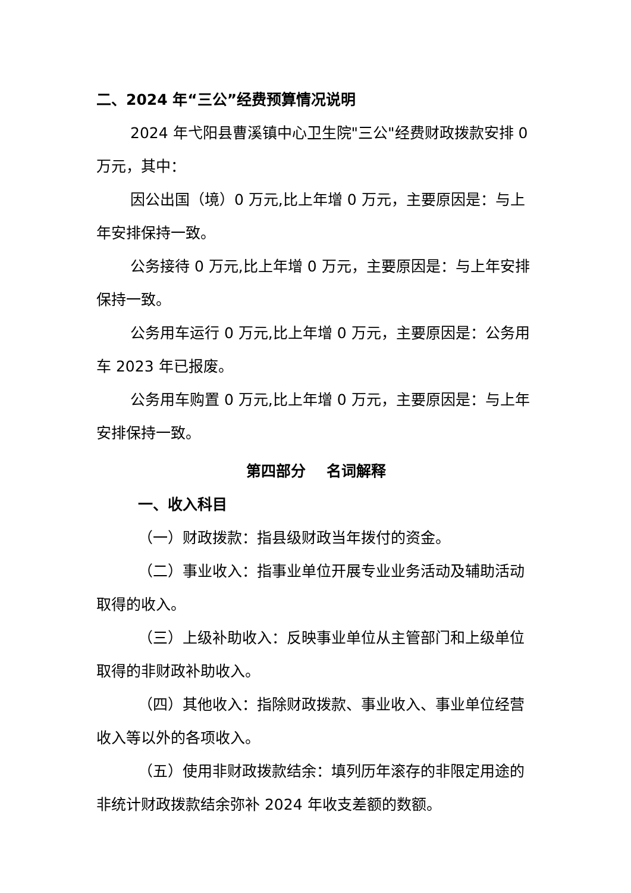二、2024 年“三公”经费预算情况说明
2024 年弋阳县曹溪镇中心卫生院"三公"经费财政拨款安排 0 万元，其中：
因公出国（境）0 万元,比上年增 0 万元，主要原因是：与上年安排保持一致。
公务接待 0 万元,比上年增 0 万元，主要原因是：与上年安排保持一致。
公务用车运行 0 万元,比上年增 0 万元，主要原因是：公务用车 2023 年已报废。
公务用车购置 0 万元,比上年增 0 万元，主要原因是：与上年安排保持一致。
第四部分 名词解释
一、收入科目
（一）财政拨款：指县级财政当年拨付的资金。
（二）事业收入：指事业单位开展专业业务活动及辅助活动取得的收入。
（三）上级补助收入：反映事业单位从主管部门和上级单位取得的非财政补助收入。
（四）其他收入：指除财政拨款、事业收入、事业单位经营收入等以外的各项收入。
（五）使用非财政拨款结余：填列历年滚存的非限定用途的非统计财政拨款结余弥补 2024 年收支差额的数额。